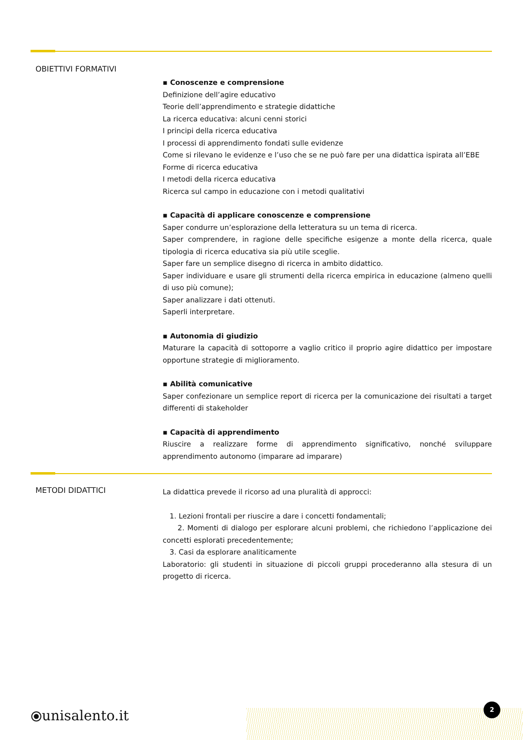OBIETTIVI FORMATIVI
▪ Conoscenze e comprensione
Definizione dell’agire educativo
Teorie dell’apprendimento e strategie didattiche
La ricerca educativa: alcuni cenni storici
I principi della ricerca educativa
I processi di apprendimento fondati sulle evidenze
Come si rilevano le evidenze e l’uso che se ne può fare per una didattica ispirata all’EBE
Forme di ricerca educativa
I metodi della ricerca educativa
Ricerca sul campo in educazione con i metodi qualitativi
▪ Capacità di applicare conoscenze e comprensione
Saper condurre un’esplorazione della letteratura su un tema di ricerca.
Saper comprendere, in ragione delle specifiche esigenze a monte della ricerca, quale tipologia di ricerca educativa sia più utile sceglie.
Saper fare un semplice disegno di ricerca in ambito didattico.
Saper individuare e usare gli strumenti della ricerca empirica in educazione (almeno quelli di uso più comune);
Saper analizzare i dati ottenuti.
Saperli interpretare.
▪ Autonomia di giudizio
Maturare la capacità di sottoporre a vaglio critico il proprio agire didattico per impostare opportune strategie di miglioramento.
▪ Abilità comunicative
Saper confezionare un semplice report di ricerca per la comunicazione dei risultati a target differenti di stakeholder
▪ Capacità di apprendimento
Riuscire a realizzare forme di apprendimento significativo, nonché sviluppare apprendimento autonomo (imparare ad imparare)
METODI DIDATTICI
La didattica prevede il ricorso ad una pluralità di approcci:
1. Lezioni frontali per riuscire a dare i concetti fondamentali;
2. Momenti di dialogo per esplorare alcuni problemi, che richiedono l’applicazione dei concetti esplorati precedentemente;
3. Casi da esplorare analiticamente
Laboratorio: gli studenti in situazione di piccoli gruppi procederanno alla stesura di un progetto di ricerca.
⦿unisalento.it
2